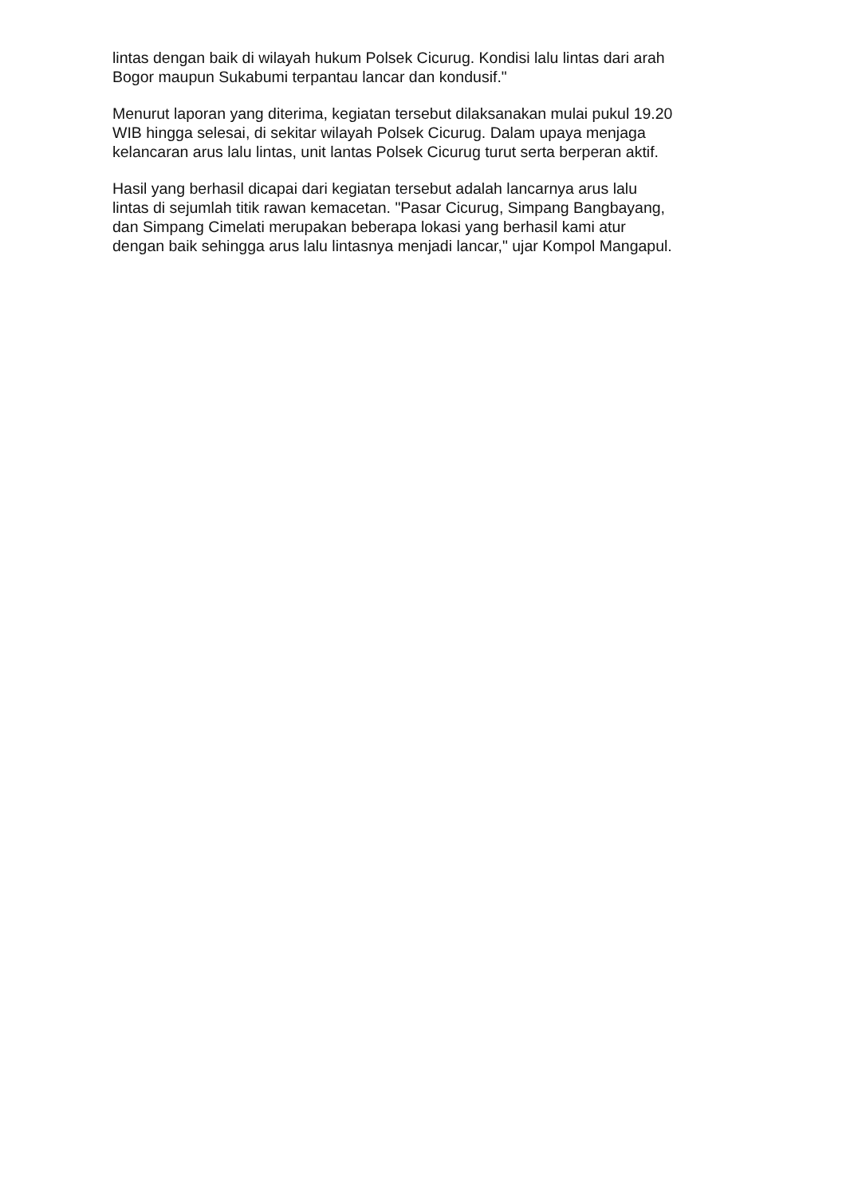lintas dengan baik di wilayah hukum Polsek Cicurug. Kondisi lalu lintas dari arah
Bogor maupun Sukabumi terpantau lancar dan kondusif."
Menurut laporan yang diterima, kegiatan tersebut dilaksanakan mulai pukul 19.20
WIB hingga selesai, di sekitar wilayah Polsek Cicurug. Dalam upaya menjaga
kelancaran arus lalu lintas, unit lantas Polsek Cicurug turut serta berperan aktif.
Hasil yang berhasil dicapai dari kegiatan tersebut adalah lancarnya arus lalu
lintas di sejumlah titik rawan kemacetan. "Pasar Cicurug, Simpang Bangbayang,
dan Simpang Cimelati merupakan beberapa lokasi yang berhasil kami atur
dengan baik sehingga arus lalu lintasnya menjadi lancar," ujar Kompol Mangapul.